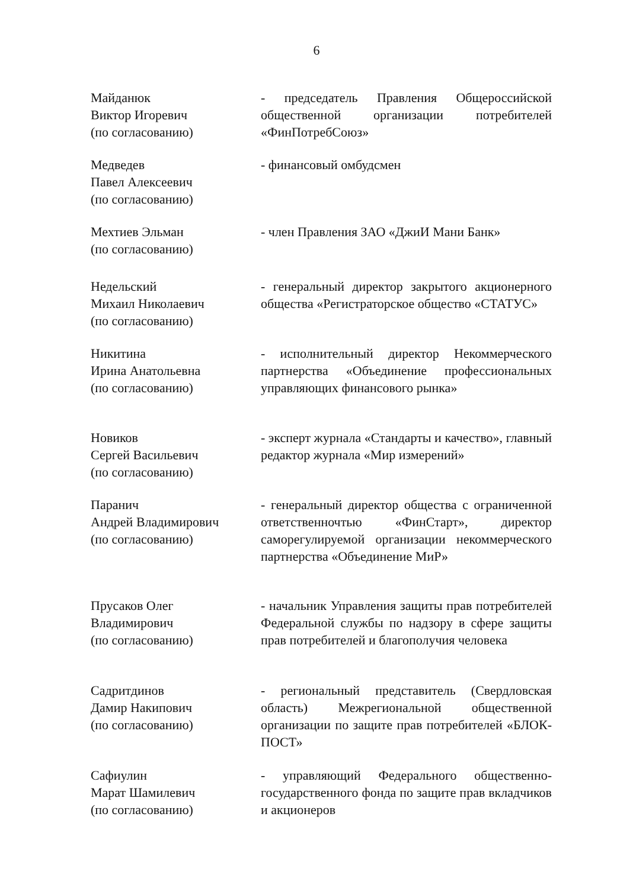6
Майданюк
Виктор Игоревич
(по согласованию)
- председатель Правления Общероссийской общественной организации потребителей «ФинПотребСоюз»
Медведев
Павел Алексеевич
(по согласованию)
- финансовый омбудсмен
Мехтиев Эльман
(по согласованию)
- член Правления ЗАО «ДжиИ Мани Банк»
Недельский
Михаил Николаевич
(по согласованию)
- генеральный директор закрытого акционерного общества «Регистраторское общество «СТАТУС»
Никитина
Ирина Анатольевна
(по согласованию)
- исполнительный директор Некоммерческого партнерства «Объединение профессиональных управляющих финансового рынка»
Новиков
Сергей Васильевич
(по согласованию)
- эксперт журнала «Стандарты и качество», главный редактор журнала «Мир измерений»
Паранич
Андрей Владимирович
(по согласованию)
- генеральный директор общества с ограниченной ответственночтью «ФинСтарт», директор саморегулируемой организации некоммерческого партнерства «Объединение МиР»
Прусаков Олег
Владимирович
(по согласованию)
- начальник Управления защиты прав потребителей Федеральной службы по надзору в сфере защиты прав потребителей и благополучия человека
Садритдинов
Дамир Накипович
(по согласованию)
- региональный представитель (Свердловская область) Межрегиональной общественной организации по защите прав потребителей «БЛОК-ПОСТ»
Сафиулин
Марат Шамилевич
(по согласованию)
- управляющий Федерального общественно-государственного фонда по защите прав вкладчиков и акционеров